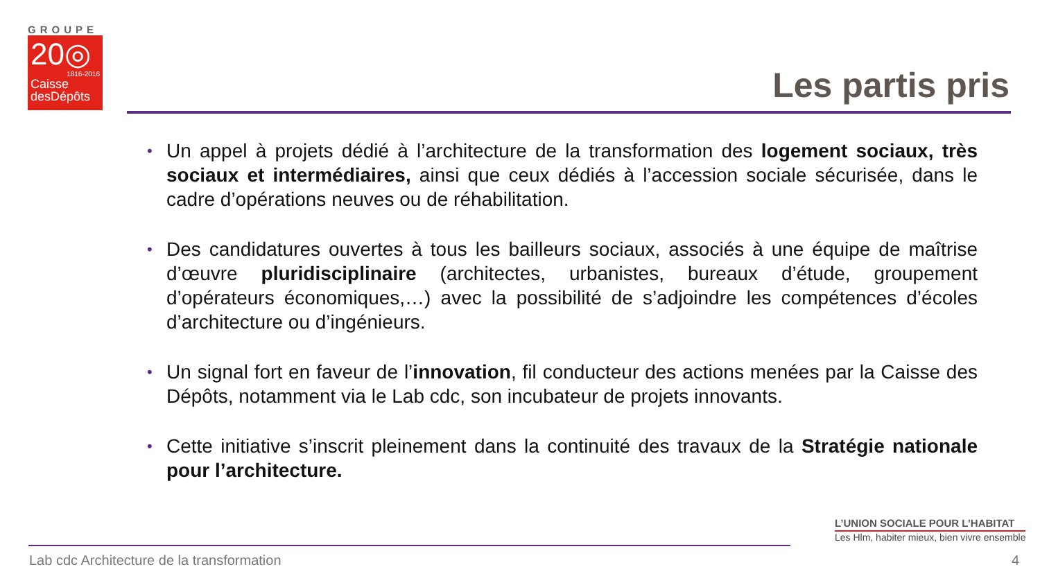GROUPE
20◎
1816-2016
Caisse
desDépôts
Les partis pris
• Un appel à projets dédié à l’architecture de la transformation des logement sociaux, très sociaux et intermédiaires, ainsi que ceux dédiés à l’accession sociale sécurisée, dans le cadre d’opérations neuves ou de réhabilitation.
• Des candidatures ouvertes à tous les bailleurs sociaux, associés à une équipe de maîtrise d’œuvre pluridisciplinaire (architectes, urbanistes, bureaux d’étude, groupement d’opérateurs économiques,…) avec la possibilité de s’adjoindre les compétences d’écoles d’architecture ou d’ingénieurs.
• Un signal fort en faveur de l’innovation, fil conducteur des actions menées par la Caisse des Dépôts, notamment via le Lab cdc, son incubateur de projets innovants.
• Cette initiative s’inscrit pleinement dans la continuité des travaux de la Stratégie nationale pour l’architecture.
L’UNION SOCIALE POUR L’HABITAT
Les Hlm, habiter mieux, bien vivre ensemble
Lab cdc Architecture de la transformation
4